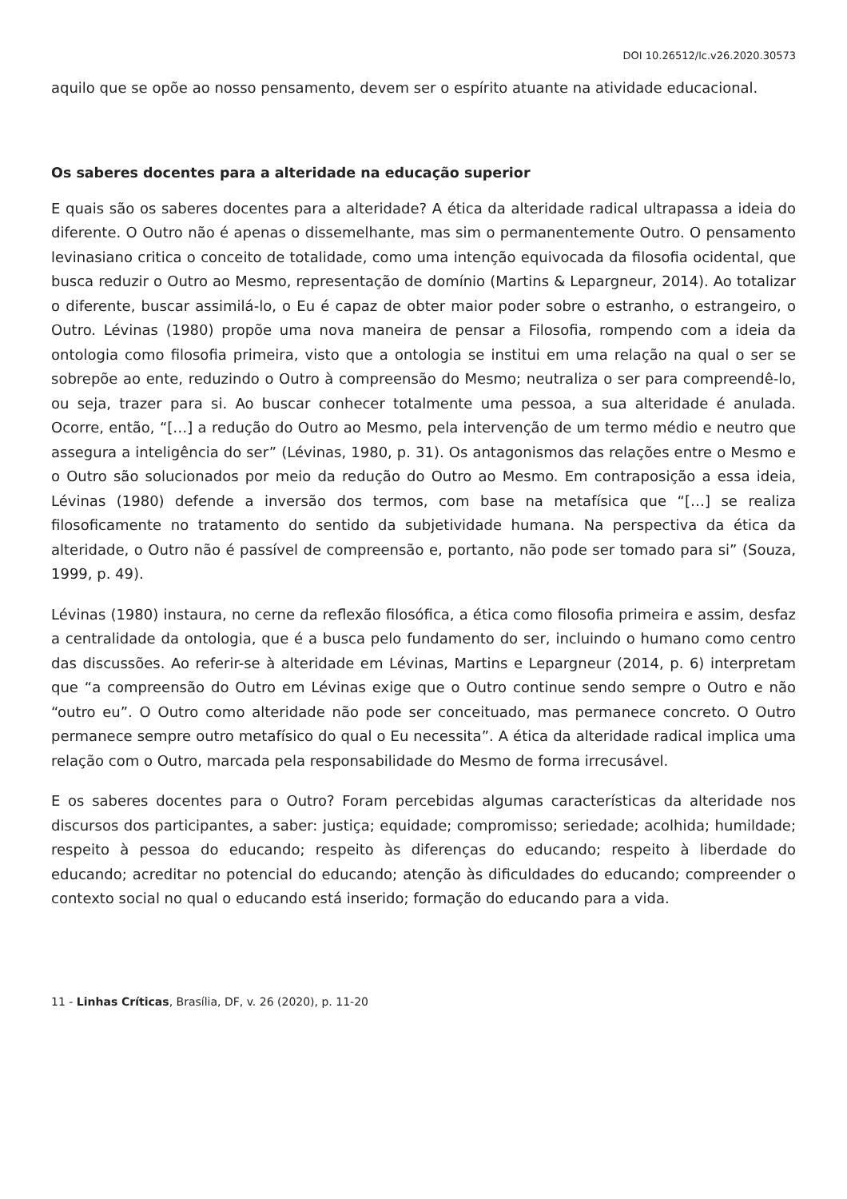DOI 10.26512/lc.v26.2020.30573
aquilo que se opõe ao nosso pensamento, devem ser o espírito atuante na atividade educacional.
Os saberes docentes para a alteridade na educação superior
E quais são os saberes docentes para a alteridade? A ética da alteridade radical ultrapassa a ideia do diferente. O Outro não é apenas o dissemelhante, mas sim o permanentemente Outro. O pensamento levinasiano critica o conceito de totalidade, como uma intenção equivocada da filosofia ocidental, que busca reduzir o Outro ao Mesmo, representação de domínio (Martins & Lepargneur, 2014). Ao totalizar o diferente, buscar assimilá-lo, o Eu é capaz de obter maior poder sobre o estranho, o estrangeiro, o Outro. Lévinas (1980) propõe uma nova maneira de pensar a Filosofia, rompendo com a ideia da ontologia como filosofia primeira, visto que a ontologia se institui em uma relação na qual o ser se sobrepõe ao ente, reduzindo o Outro à compreensão do Mesmo; neutraliza o ser para compreendê-lo, ou seja, trazer para si. Ao buscar conhecer totalmente uma pessoa, a sua alteridade é anulada. Ocorre, então, “[…] a redução do Outro ao Mesmo, pela intervenção de um termo médio e neutro que assegura a inteligência do ser” (Lévinas, 1980, p. 31). Os antagonismos das relações entre o Mesmo e o Outro são solucionados por meio da redução do Outro ao Mesmo. Em contraposição a essa ideia, Lévinas (1980) defende a inversão dos termos, com base na metafísica que “[…] se realiza filosoficamente no tratamento do sentido da subjetividade humana. Na perspectiva da ética da alteridade, o Outro não é passível de compreensão e, portanto, não pode ser tomado para si” (Souza, 1999, p. 49).
Lévinas (1980) instaura, no cerne da reflexão filosófica, a ética como filosofia primeira e assim, desfaz a centralidade da ontologia, que é a busca pelo fundamento do ser, incluindo o humano como centro das discussões. Ao referir-se à alteridade em Lévinas, Martins e Lepargneur (2014, p. 6) interpretam que “a compreensão do Outro em Lévinas exige que o Outro continue sendo sempre o Outro e não “outro eu”. O Outro como alteridade não pode ser conceituado, mas permanece concreto. O Outro permanece sempre outro metafísico do qual o Eu necessita”. A ética da alteridade radical implica uma relação com o Outro, marcada pela responsabilidade do Mesmo de forma irrecusável.
E os saberes docentes para o Outro? Foram percebidas algumas características da alteridade nos discursos dos participantes, a saber: justiça; equidade; compromisso; seriedade; acolhida; humildade; respeito à pessoa do educando; respeito às diferenças do educando; respeito à liberdade do educando; acreditar no potencial do educando; atenção às dificuldades do educando; compreender o contexto social no qual o educando está inserido; formação do educando para a vida.
11 - Linhas Críticas, Brasília, DF, v. 26 (2020), p. 11-20